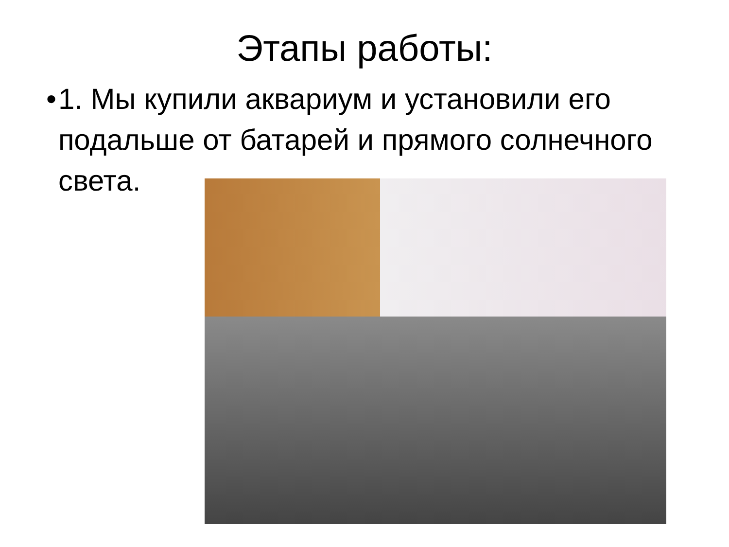Этапы работы:
• 1. Мы купили аквариум и установили его подальше от батарей и прямого солнечного света.